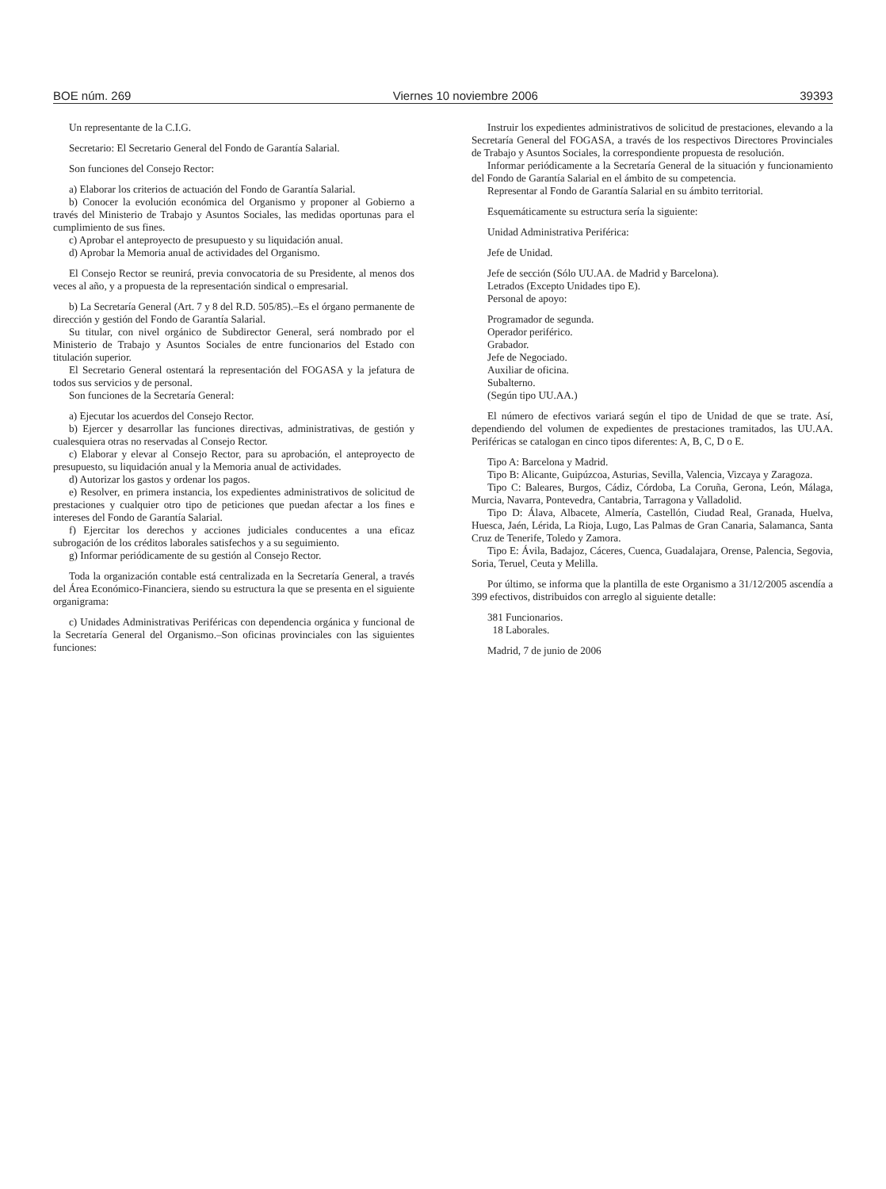BOE núm. 269 Viernes 10 noviembre 2006 39393
Un representante de la C.I.G.
Secretario: El Secretario General del Fondo de Garantía Salarial.
Son funciones del Consejo Rector:
a) Elaborar los criterios de actuación del Fondo de Garantía Salarial.
b) Conocer la evolución económica del Organismo y proponer al Gobierno a través del Ministerio de Trabajo y Asuntos Sociales, las medidas oportunas para el cumplimiento de sus fines.
c) Aprobar el anteproyecto de presupuesto y su liquidación anual.
d) Aprobar la Memoria anual de actividades del Organismo.
El Consejo Rector se reunirá, previa convocatoria de su Presidente, al menos dos veces al año, y a propuesta de la representación sindical o empresarial.
b) La Secretaría General (Art. 7 y 8 del R.D. 505/85).–Es el órgano permanente de dirección y gestión del Fondo de Garantía Salarial.
Su titular, con nivel orgánico de Subdirector General, será nombrado por el Ministerio de Trabajo y Asuntos Sociales de entre funcionarios del Estado con titulación superior.
El Secretario General ostentará la representación del FOGASA y la jefatura de todos sus servicios y de personal.
Son funciones de la Secretaría General:
a) Ejecutar los acuerdos del Consejo Rector.
b) Ejercer y desarrollar las funciones directivas, administrativas, de gestión y cualesquiera otras no reservadas al Consejo Rector.
c) Elaborar y elevar al Consejo Rector, para su aprobación, el anteproyecto de presupuesto, su liquidación anual y la Memoria anual de actividades.
d) Autorizar los gastos y ordenar los pagos.
e) Resolver, en primera instancia, los expedientes administrativos de solicitud de prestaciones y cualquier otro tipo de peticiones que puedan afectar a los fines e intereses del Fondo de Garantía Salarial.
f) Ejercitar los derechos y acciones judiciales conducentes a una eficaz subrogación de los créditos laborales satisfechos y a su seguimiento.
g) Informar periódicamente de su gestión al Consejo Rector.
Toda la organización contable está centralizada en la Secretaría General, a través del Área Económico-Financiera, siendo su estructura la que se presenta en el siguiente organigrama:
c) Unidades Administrativas Periféricas con dependencia orgánica y funcional de la Secretaría General del Organismo.–Son oficinas provinciales con las siguientes funciones:
Instruir los expedientes administrativos de solicitud de prestaciones, elevando a la Secretaría General del FOGASA, a través de los respectivos Directores Provinciales de Trabajo y Asuntos Sociales, la correspondiente propuesta de resolución.
Informar periódicamente a la Secretaría General de la situación y funcionamiento del Fondo de Garantía Salarial en el ámbito de su competencia.
Representar al Fondo de Garantía Salarial en su ámbito territorial.
Esquemáticamente su estructura sería la siguiente:
Unidad Administrativa Periférica:
Jefe de Unidad.
Jefe de sección (Sólo UU.AA. de Madrid y Barcelona).
Letrados (Excepto Unidades tipo E).
Personal de apoyo:
Programador de segunda.
Operador periférico.
Grabador.
Jefe de Negociado.
Auxiliar de oficina.
Subalterno.
(Según tipo UU.AA.)
El número de efectivos variará según el tipo de Unidad de que se trate. Así, dependiendo del volumen de expedientes de prestaciones tramitados, las UU.AA. Periféricas se catalogan en cinco tipos diferentes: A, B, C, D o E.
Tipo A: Barcelona y Madrid.
Tipo B: Alicante, Guipúzcoa, Asturias, Sevilla, Valencia, Vizcaya y Zaragoza.
Tipo C: Baleares, Burgos, Cádiz, Córdoba, La Coruña, Gerona, León, Málaga, Murcia, Navarra, Pontevedra, Cantabria, Tarragona y Valladolid.
Tipo D: Álava, Albacete, Almería, Castellón, Ciudad Real, Granada, Huelva, Huesca, Jaén, Lérida, La Rioja, Lugo, Las Palmas de Gran Canaria, Salamanca, Santa Cruz de Tenerife, Toledo y Zamora.
Tipo E: Ávila, Badajoz, Cáceres, Cuenca, Guadalajara, Orense, Palencia, Segovia, Soria, Teruel, Ceuta y Melilla.
Por último, se informa que la plantilla de este Organismo a 31/12/2005 ascendía a 399 efectivos, distribuidos con arreglo al siguiente detalle:
381 Funcionarios.
18 Laborales.
Madrid, 7 de junio de 2006